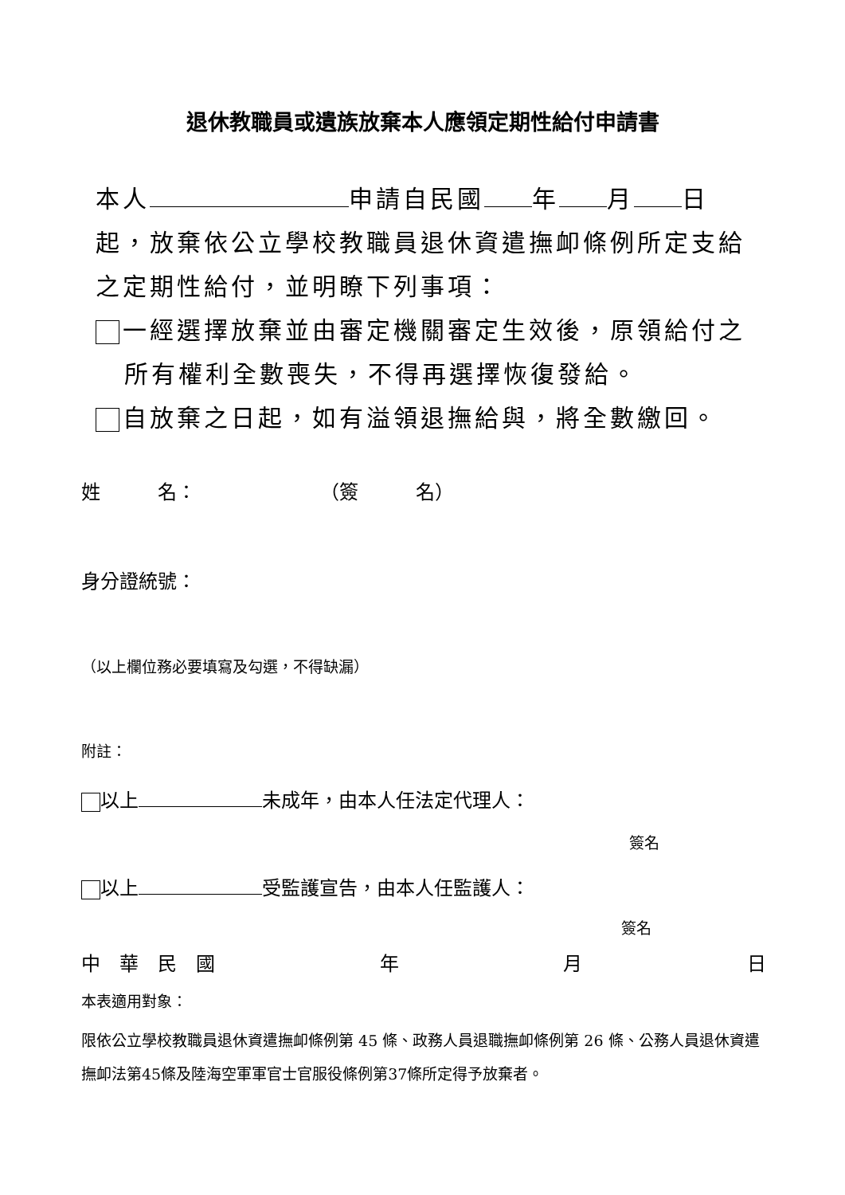退休教職員或遺族放棄本人應領定期性給付申請書
本人 申請自民國 年 月 日
起，放棄依公立學校教職員退休資遣撫卹條例所定支給
之定期性給付，並明瞭下列事項：
一經選擇放棄並由審定機關審定生效後，原領給付之
所有權利全數喪失，不得再選擇恢復發給。
自放棄之日起，如有溢領退撫給與，將全數繳回。
姓　　　名：　　　　　　　（簽　　　名）
身分證統號：
（以上欄位務必要填寫及勾選，不得缺漏）
附註：
以上 未成年，由本人任法定代理人：
簽名
以上 受監護宣告，由本人任監護人：
簽名
中　華　民　國 年 月 日
本表適用對象：
限依公立學校教職員退休資遣撫卹條例第 45 條、政務人員退職撫卹條例第 26 條、公務人員退休資遣撫卹法第45條及陸海空軍軍官士官服役條例第37條所定得予放棄者。